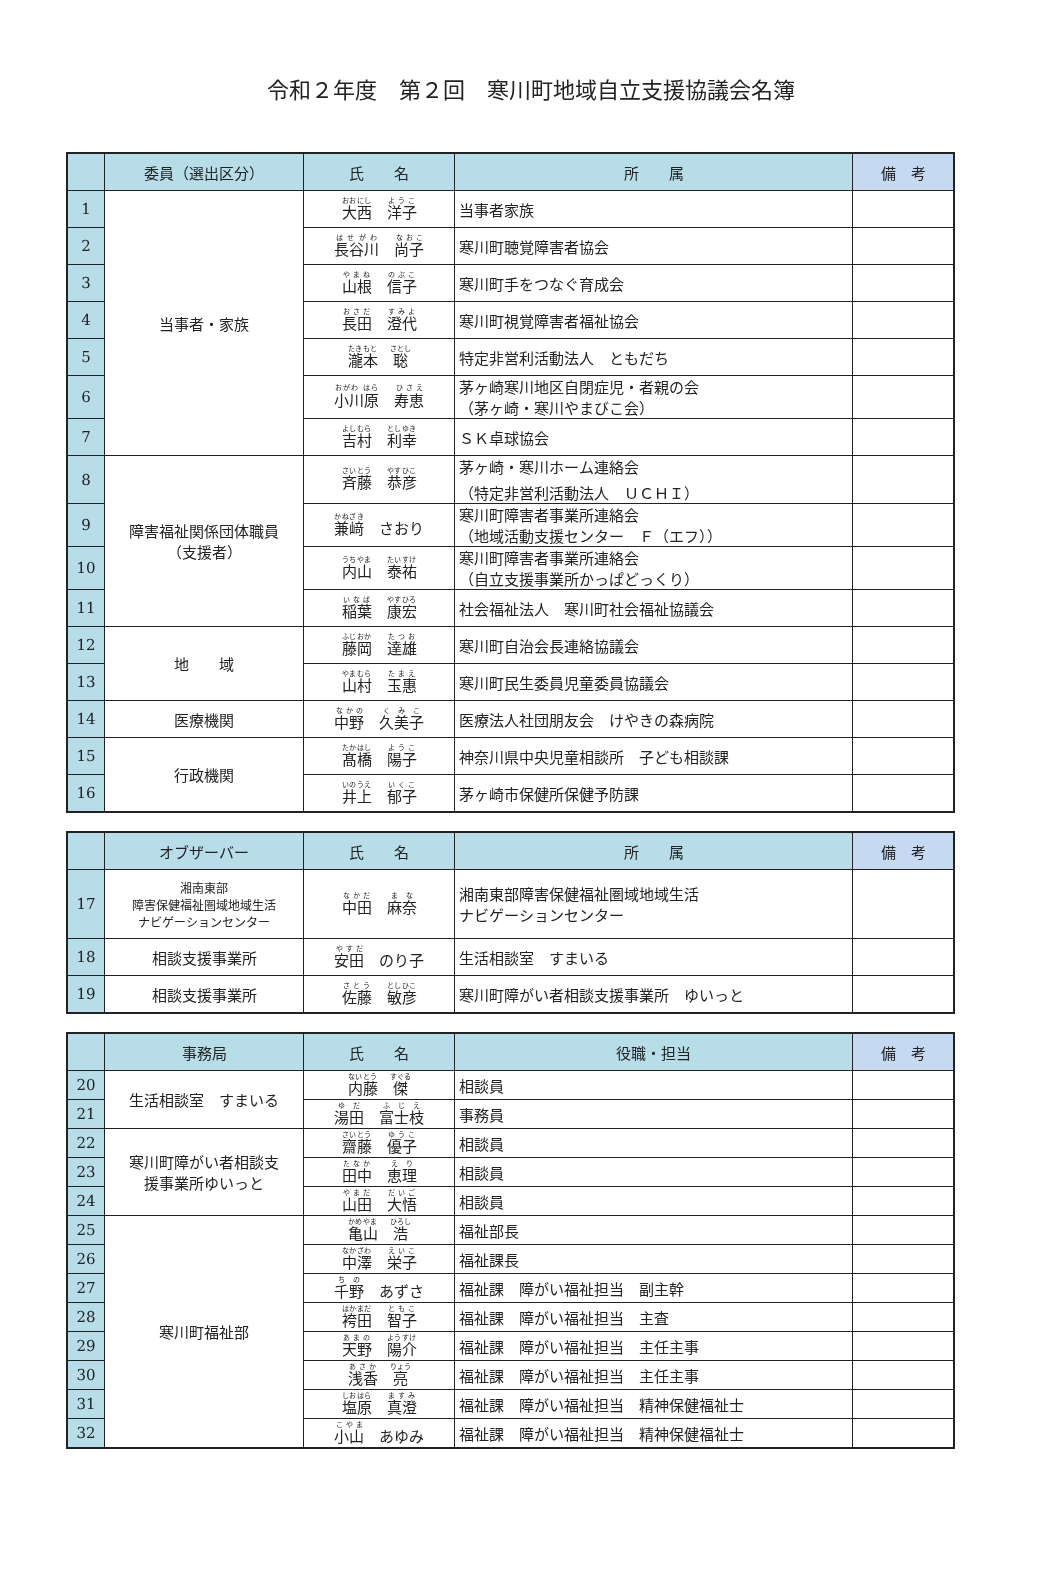令和２年度　第２回　寒川町地域自立支援協議会名簿
| | 委員（選出区分） | 氏 名 | 所 属 | 備 考 |
| --- | --- | --- | --- | --- |
| 1 | 当事者・家族 | 大西 洋子 | 当事者家族 | |
| 2 | | 長谷川 尚子 | 寒川町聴覚障害者協会 | |
| 3 | | 山根 信子 | 寒川町手をつなぐ育成会 | |
| 4 | | 長田 澄代 | 寒川町視覚障害者福祉協会 | |
| 5 | | 瀧本 聡 | 特定非営利活動法人 ともだち | |
| 6 | | 小川原 寿恵 | 茅ヶ崎寒川地区自閉症児・者親の会 （茅ヶ崎・寒川やまびこ会） | |
| 7 | | 吉村 利幸 | ＳＫ卓球協会 | |
| 8 | 障害福祉関係団体職員 （支援者） | 斉藤 恭彦 | 茅ヶ崎・寒川ホーム連絡会 （特定非営利活動法人 ＵＣＨＩ） | |
| 9 | | 兼﨑 さおり | 寒川町障害者事業所連絡会 （地域活動支援センター Ｆ（エフ）） | |
| 10 | | 内山 泰祐 | 寒川町障害者事業所連絡会 （自立支援事業所かっぱどっくり） | |
| 11 | | 稲葉 康宏 | 社会福祉法人 寒川町社会福祉協議会 | |
| 12 | 地 域 | 藤岡 達雄 | 寒川町自治会長連絡協議会 | |
| 13 | | 山村 玉惠 | 寒川町民生委員児童委員協議会 | |
| 14 | 医療機関 | 中野 久美子 | 医療法人社団朋友会 けやきの森病院 | |
| 15 | 行政機関 | 髙橋 陽子 | 神奈川県中央児童相談所 子ども相談課 | |
| 16 | | 井上 郁子 | 茅ヶ崎市保健所保健予防課 | |
| | オブザーバー | 氏 名 | 所 属 | 備 考 |
| --- | --- | --- | --- | --- |
| 17 | 湘南東部 障害保健福祉圏域地域生活 ナビゲーションセンター | 中田 麻奈 | 湘南東部障害保健福祉圏域地域生活 ナビゲーションセンター | |
| 18 | 相談支援事業所 | 安田 のり子 | 生活相談室 すまいる | |
| 19 | 相談支援事業所 | 佐藤 敏彦 | 寒川町障がい者相談支援事業所 ゆいっと | |
| | 事務局 | 氏 名 | 役職・担当 | 備 考 |
| --- | --- | --- | --- | --- |
| 20 | 生活相談室 すまいる | 内藤 傑 | 相談員 | |
| 21 | | 湯田 富士枝 | 事務員 | |
| 22 | 寒川町障がい者相談支 援事業所ゆいっと | 齋藤 優子 | 相談員 | |
| 23 | | 田中 恵理 | 相談員 | |
| 24 | | 山田 大悟 | 相談員 | |
| 25 | 寒川町福祉部 | 亀山 浩 | 福祉部長 | |
| 26 | | 中澤 栄子 | 福祉課長 | |
| 27 | | 千野 あずさ | 福祉課 障がい福祉担当 副主幹 | |
| 28 | | 袴田 智子 | 福祉課 障がい福祉担当 主査 | |
| 29 | | 天野 陽介 | 福祉課 障がい福祉担当 主任主事 | |
| 30 | | 浅香 亮 | 福祉課 障がい福祉担当 主任主事 | |
| 31 | | 塩原 真澄 | 福祉課 障がい福祉担当 精神保健福祉士 | |
| 32 | | 小山 あゆみ | 福祉課 障がい福祉担当 精神保健福祉士 | |